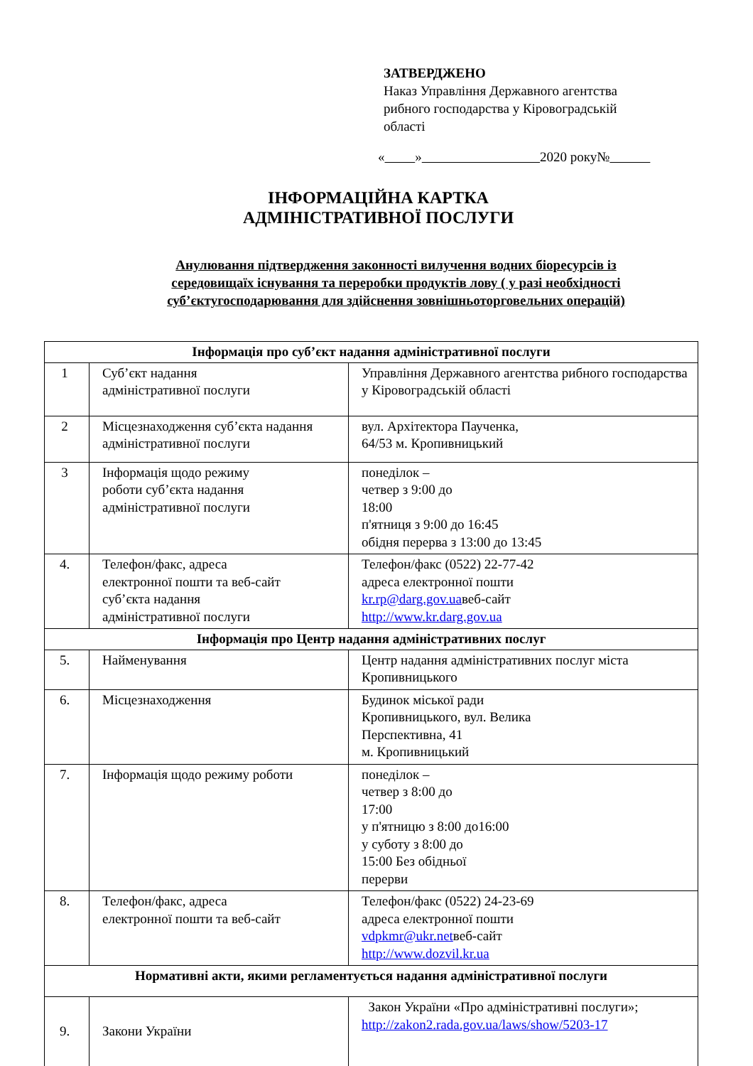ЗАТВЕРДЖЕНО
Наказ Управління Державного агентства
рибного господарства у Кіровоградській
області
« » 2020 року№
ІНФОРМАЦІЙНА КАРТКА
АДМІНІСТРАТИВНОЇ ПОСЛУГИ
Анулювання підтвердження законності вилучення водних біоресурсів із
середовищаїх існування та переробки продуктів лову ( у разі необхідності
суб’єктугосподарювання для здійснення зовнішньоторговельних операцій)
| Інформація про суб’єкт надання адміністративної послуги | | |
| --- | --- | --- |
| 1 | Суб’єкт надання адміністративної послуги | Управління Державного агентства рибного господарства у Кіровоградській області |
| 2 | Місцезнаходження суб’єкта надання адміністративної послуги | вул. Архітектора Паученка, 64/53 м. Кропивницький |
| 3 | Інформація щодо режиму роботи суб’єкта надання адміністративної послуги | понеділок – четвер з 9:00 до 18:00 п'ятниця з 9:00 до 16:45 обідня перерва з 13:00 до 13:45 |
| 4. | Телефон/факс, адреса електронної пошти та веб-сайт суб’єкта надання адміністративної послуги | Телефон/факс (0522) 22-77-42 адреса електронної пошти kr.rp@darg.gov.ua веб-сайт http://www.kr.darg.gov.ua |
| Інформація про Центр надання адміністративних послуг | | |
| 5. | Найменування | Центр надання адміністративних послуг міста Кропивницького |
| 6. | Місцезнаходження | Будинок міської ради Кропивницького, вул. Велика Перспективна, 41 м. Кропивницький |
| 7. | Інформація щодо режиму роботи | понеділок – четвер з 8:00 до 17:00 у п'ятницю з 8:00 до16:00 у суботу з 8:00 до 15:00 Без обідньої перерви |
| 8. | Телефон/факс, адреса електронної пошти та веб-сайт | Телефон/факс (0522) 24-23-69 адреса електронної пошти vdpkmr@ukr.net веб-сайт http://www.dozvil.kr.ua |
| Нормативні акти, якими регламентується надання адміністративної послуги | | |
| 9. | Закони України | Закон України «Про адміністративні послуги»; http://zakon2.rada.gov.ua/laws/show/5203-17 |